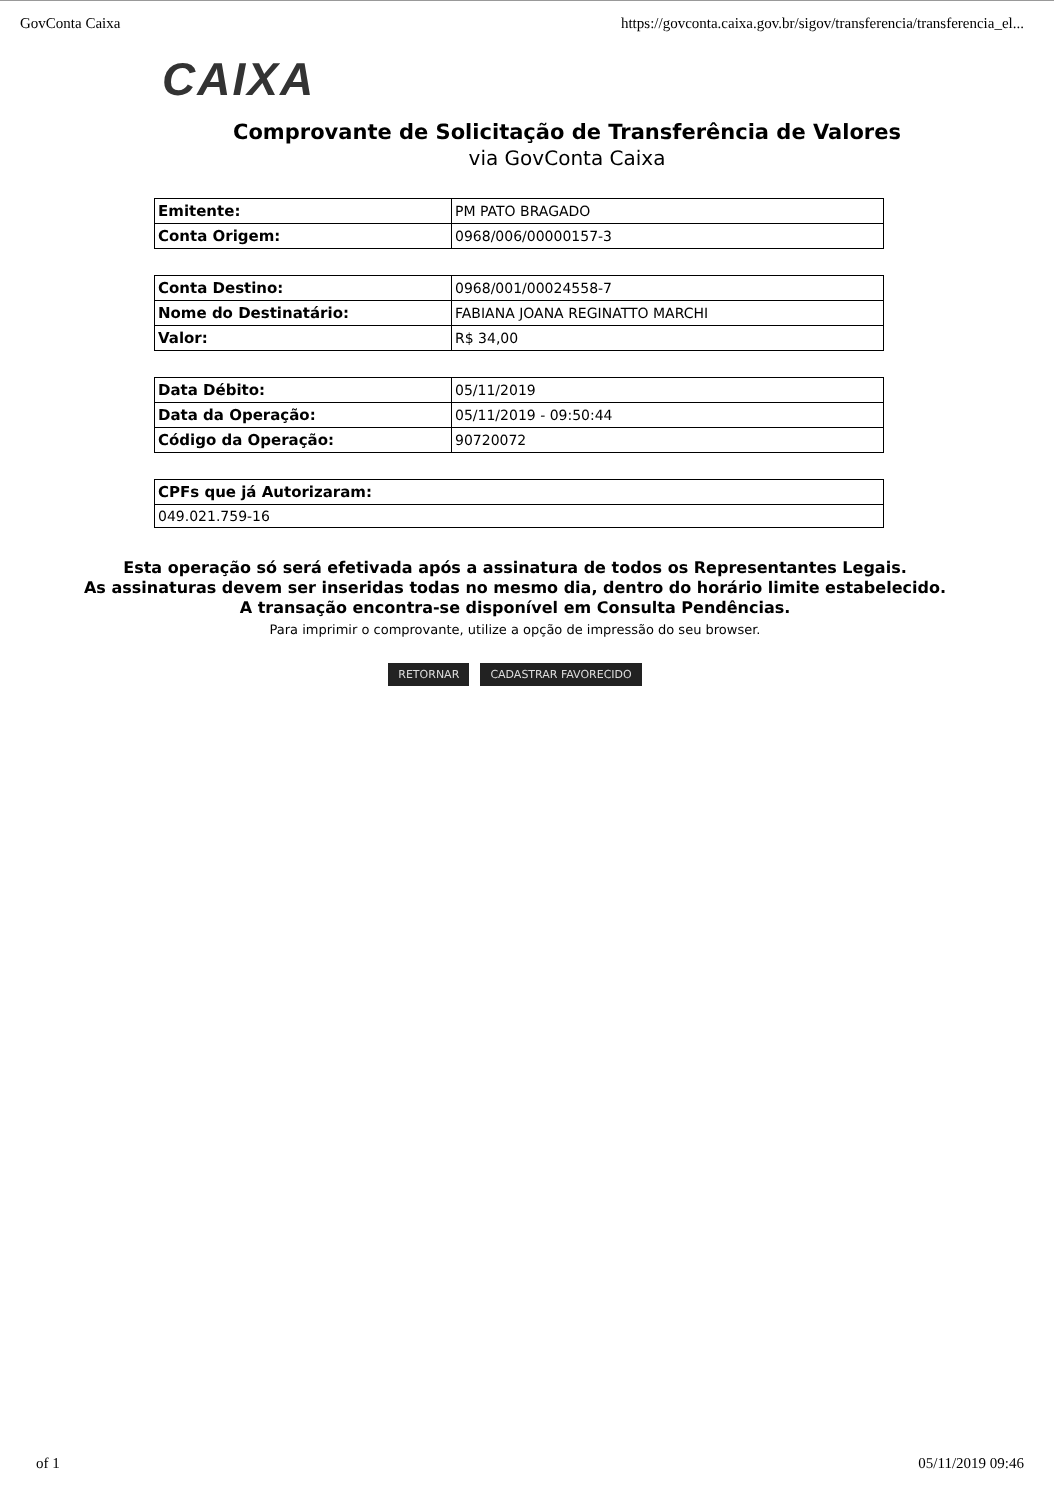GovConta Caixa https://govconta.caixa.gov.br/sigov/transferencia/transferencia_el...
CAIXA
Comprovante de Solicitação de Transferência de Valores
via GovConta Caixa
| Emitente: | PM PATO BRAGADO |
| Conta Origem: | 0968/006/00000157-3 |
| Conta Destino: | 0968/001/00024558-7 |
| Nome do Destinatário: | FABIANA JOANA REGINATTO MARCHI |
| Valor: | R$ 34,00 |
| Data Débito: | 05/11/2019 |
| Data da Operação: | 05/11/2019 - 09:50:44 |
| Código da Operação: | 90720072 |
| CPFs que já Autorizaram: |
| --- |
| 049.021.759-16 |
Esta operação só será efetivada após a assinatura de todos os Representantes Legais.
As assinaturas devem ser inseridas todas no mesmo dia, dentro do horário limite estabelecido.
A transação encontra-se disponível em Consulta Pendências.
Para imprimir o comprovante, utilize a opção de impressão do seu browser.
RETORNAR CADASTRAR FAVORECIDO
of 1 05/11/2019 09:46